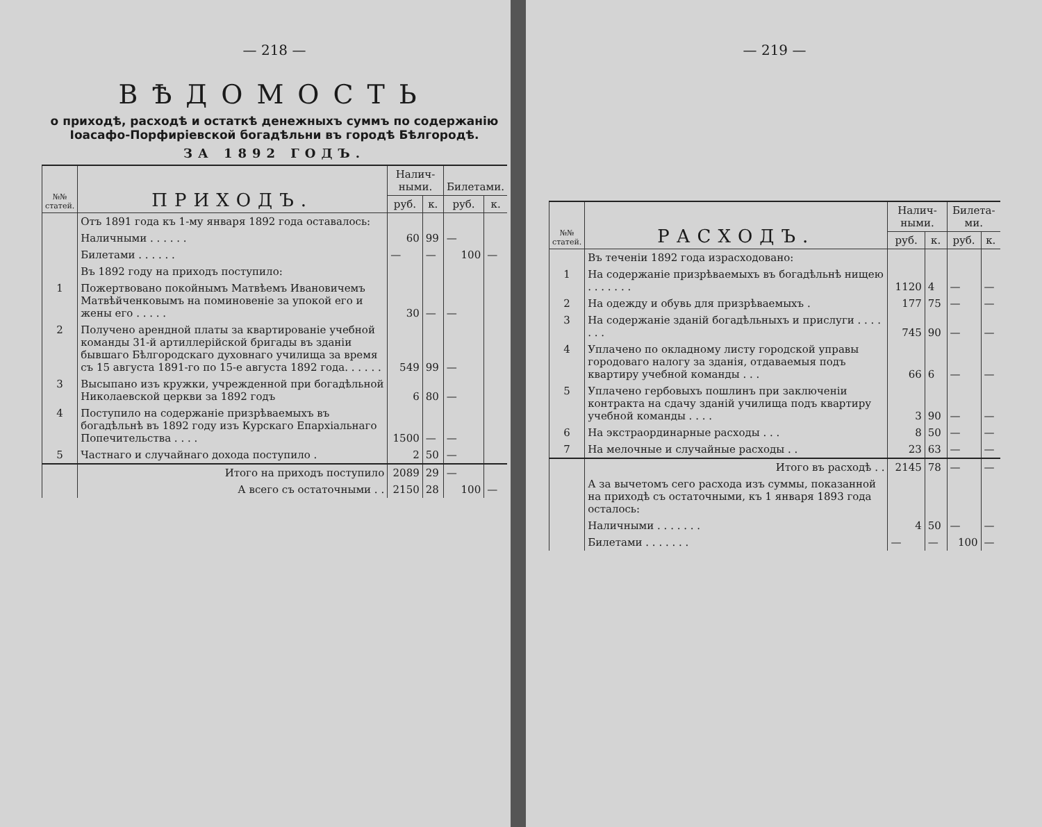— 218 —
ВѢДОМОСТЬ
о приходѣ, расходѣ и остаткѣ денежныхъ суммъ по содержанію Іоасафо-Порфиріевской богадѣльни въ городѣ Бѣлгородѣ.
ЗА 1892 ГОДЪ.
| №№ статей. | ПРИХОДЪ. | Налич-ными. | | Билетами. | |
| --- | --- | --- | --- | --- | --- |
| | | руб. | к. | руб. | к. |
| | Отъ 1891 года къ 1-му января 1892 года оставалось: | | | | |
| | Наличными . . . . . . | 60 | 99 | — | |
| | Билетами . . . . . . | — | — | 100 | — |
| | Въ 1892 году на приходъ поступило: | | | | |
| 1 | Пожертвовано покойнымъ Матвѣемъ Ивановичемъ Матвѣйченковымъ на поминовеніе за упокой его и жены его . . . . . | 30 | — | — | |
| 2 | Получено арендной платы за квартированіе учебной команды 31-й артиллерійской бригады въ зданіи бывшаго Бѣлгородскаго духовнаго училища за время съ 15 августа 1891-го по 15-е августа 1892 года. . . . . . | 549 | 99 | — | |
| 3 | Высыпано изъ кружки, учрежденной при богадѣльной Николаевской церкви за 1892 годъ | 6 | 80 | — | |
| 4 | Поступило на содержаніе призрѣваемыхъ въ богадѣльнѣ въ 1892 году изъ Курскаго Епархіальнаго Попечительства . . . . | 1500 | — | — | |
| 5 | Частнаго и случайнаго дохода поступило . | 2 | 50 | — | |
| | Итого на приходъ поступило | 2089 | 29 | — | |
| | А всего съ остаточными . . | 2150 | 28 | 100 | — |
— 219 —
| №№ статей. | РАСХОДЪ. | Налич-ными. | | Билета-ми. | |
| --- | --- | --- | --- | --- | --- |
| | | руб. | к. | руб. | к. |
| | Въ теченіи 1892 года израсходовано: | | | | |
| 1 | На содержаніе призрѣваемыхъ въ богадѣльнѣ нищею . . . . . . . | 1120 | 4 | — | — |
| 2 | На одежду и обувь для призрѣваемыхъ . | 177 | 75 | — | — |
| 3 | На содержаніе зданій богадѣльныхъ и прислуги . . . . . . . | 745 | 90 | — | — |
| 4 | Уплачено по окладному листу городской управы городоваго налогу за зданія, отдаваемыя подъ квартиру учебной команды . . . | 66 | 6 | — | — |
| 5 | Уплачено гербовыхъ пошлинъ при заключеніи контракта на сдачу зданій училища подъ квартиру учебной команды . . . . | 3 | 90 | — | — |
| 6 | На экстраординарные расходы . . . | 8 | 50 | — | — |
| 7 | На мелочные и случайные расходы . . | 23 | 63 | — | — |
| | Итого въ расходѣ . . | 2145 | 78 | — | — |
| | А за вычетомъ сего расхода изъ суммы, показанной на приходѣ съ остаточными, къ 1 января 1893 года осталось: | | | | |
| | Наличными . . . . . . . | 4 | 50 | — | — |
| | Билетами . . . . . . . | — | — | 100 | — |